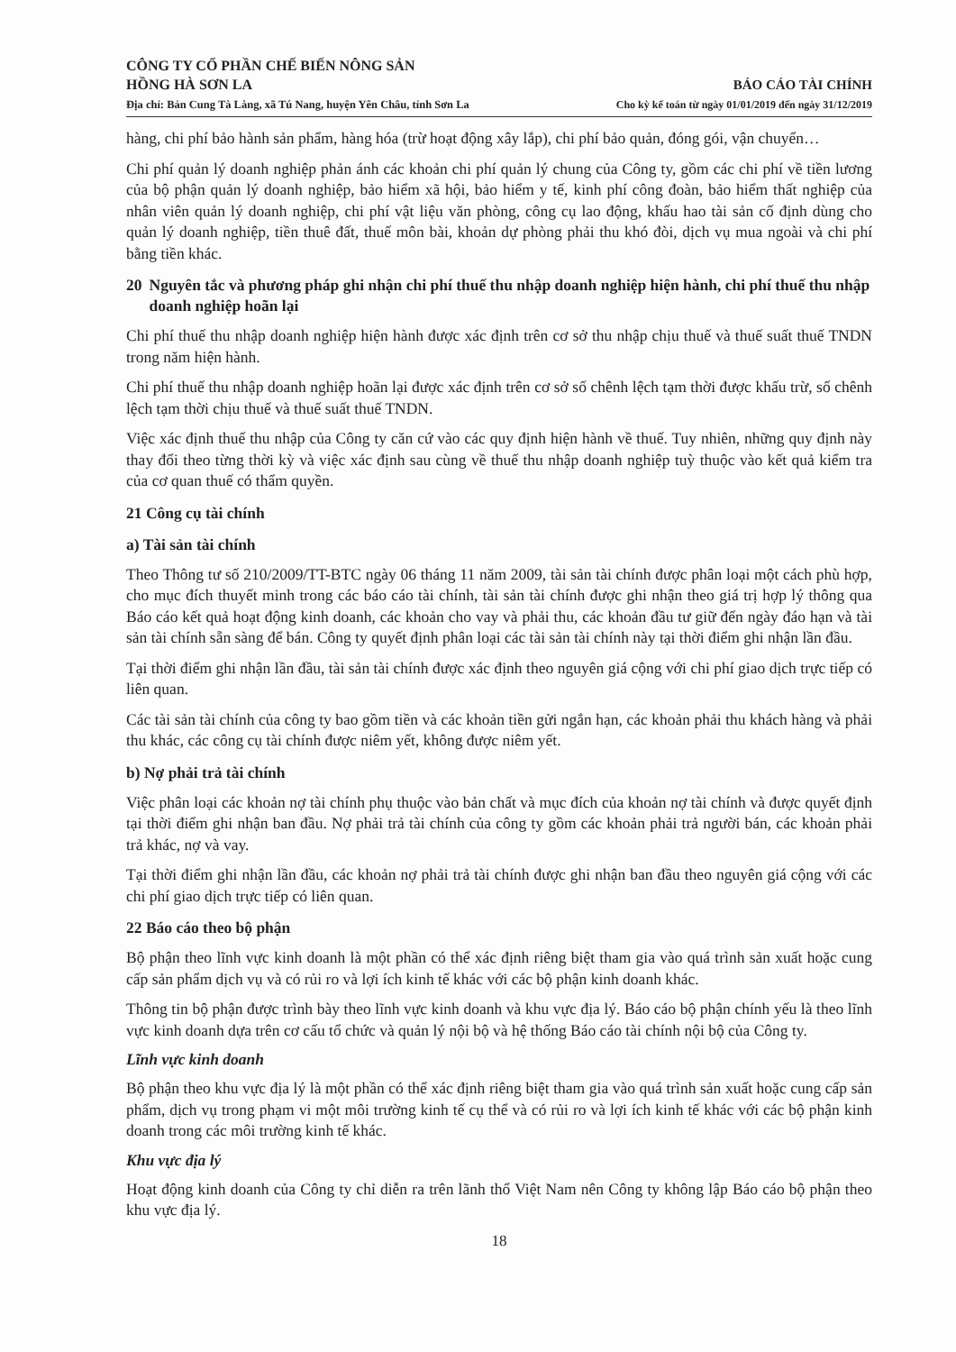CÔNG TY CỔ PHẦN CHẾ BIẾN NÔNG SẢN
HỒNG HÀ SƠN LA
Địa chỉ: Bản Cung Tà Làng, xã Tú Nang, huyện Yên Châu, tỉnh Sơn La
BÁO CÁO TÀI CHÍNH
Cho kỳ kế toán từ ngày 01/01/2019 đến ngày 31/12/2019
hàng, chi phí bảo hành sản phẩm, hàng hóa (trừ hoạt động xây lắp), chi phí bảo quản, đóng gói, vận chuyển…
Chi phí quản lý doanh nghiệp phản ánh các khoản chi phí quản lý chung của Công ty, gồm các chi phí về tiền lương của bộ phận quản lý doanh nghiệp, bảo hiểm xã hội, bảo hiểm y tế, kinh phí công đoàn, bảo hiểm thất nghiệp của nhân viên quản lý doanh nghiệp, chi phí vật liệu văn phòng, công cụ lao động, khấu hao tài sản cố định dùng cho quản lý doanh nghiệp, tiền thuê đất, thuế môn bài, khoản dự phòng phải thu khó đòi, dịch vụ mua ngoài và chi phí bằng tiền khác.
20 Nguyên tắc và phương pháp ghi nhận chi phí thuế thu nhập doanh nghiệp hiện hành, chi phí thuế thu nhập doanh nghiệp hoãn lại
Chi phí thuế thu nhập doanh nghiệp hiện hành được xác định trên cơ sở thu nhập chịu thuế và thuế suất thuế TNDN trong năm hiện hành.
Chi phí thuế thu nhập doanh nghiệp hoãn lại được xác định trên cơ sở số chênh lệch tạm thời được khấu trừ, số chênh lệch tạm thời chịu thuế và thuế suất thuế TNDN.
Việc xác định thuế thu nhập của Công ty căn cứ vào các quy định hiện hành về thuế. Tuy nhiên, những quy định này thay đổi theo từng thời kỳ và việc xác định sau cùng về thuế thu nhập doanh nghiệp tuỳ thuộc vào kết quả kiểm tra của cơ quan thuế có thẩm quyền.
21 Công cụ tài chính
a) Tài sản tài chính
Theo Thông tư số 210/2009/TT-BTC ngày 06 tháng 11 năm 2009, tài sản tài chính được phân loại một cách phù hợp, cho mục đích thuyết minh trong các báo cáo tài chính, tài sản tài chính được ghi nhận theo giá trị hợp lý thông qua Báo cáo kết quả hoạt động kinh doanh, các khoản cho vay và phải thu, các khoản đầu tư giữ đến ngày đáo hạn và tài sản tài chính sẵn sàng để bán. Công ty quyết định phân loại các tài sản tài chính này tại thời điểm ghi nhận lần đầu.
Tại thời điểm ghi nhận lần đầu, tài sản tài chính được xác định theo nguyên giá cộng với chi phí giao dịch trực tiếp có liên quan.
Các tài sản tài chính của công ty bao gồm tiền và các khoản tiền gửi ngắn hạn, các khoản phải thu khách hàng và phải thu khác, các công cụ tài chính được niêm yết, không được niêm yết.
b) Nợ phải trả tài chính
Việc phân loại các khoản nợ tài chính phụ thuộc vào bản chất và mục đích của khoản nợ tài chính và được quyết định tại thời điểm ghi nhận ban đầu. Nợ phải trả tài chính của công ty gồm các khoản phải trả người bán, các khoản phải trả khác, nợ và vay.
Tại thời điểm ghi nhận lần đầu, các khoản nợ phải trả tài chính được ghi nhận ban đầu theo nguyên giá cộng với các chi phí giao dịch trực tiếp có liên quan.
22 Báo cáo theo bộ phận
Bộ phận theo lĩnh vực kinh doanh là một phần có thể xác định riêng biệt tham gia vào quá trình sản xuất hoặc cung cấp sản phẩm dịch vụ và có rủi ro và lợi ích kinh tế khác với các bộ phận kinh doanh khác.
Thông tin bộ phận được trình bày theo lĩnh vực kinh doanh và khu vực địa lý. Báo cáo bộ phận chính yếu là theo lĩnh vực kinh doanh dựa trên cơ cấu tổ chức và quản lý nội bộ và hệ thống Báo cáo tài chính nội bộ của Công ty.
Lĩnh vực kinh doanh
Bộ phận theo khu vực địa lý là một phần có thể xác định riêng biệt tham gia vào quá trình sản xuất hoặc cung cấp sản phẩm, dịch vụ trong phạm vi một môi trường kinh tế cụ thể và có rủi ro và lợi ích kinh tế khác với các bộ phận kinh doanh trong các môi trường kinh tế khác.
Khu vực địa lý
Hoạt động kinh doanh của Công ty chỉ diễn ra trên lãnh thổ Việt Nam nên Công ty không lập Báo cáo bộ phận theo khu vực địa lý.
18